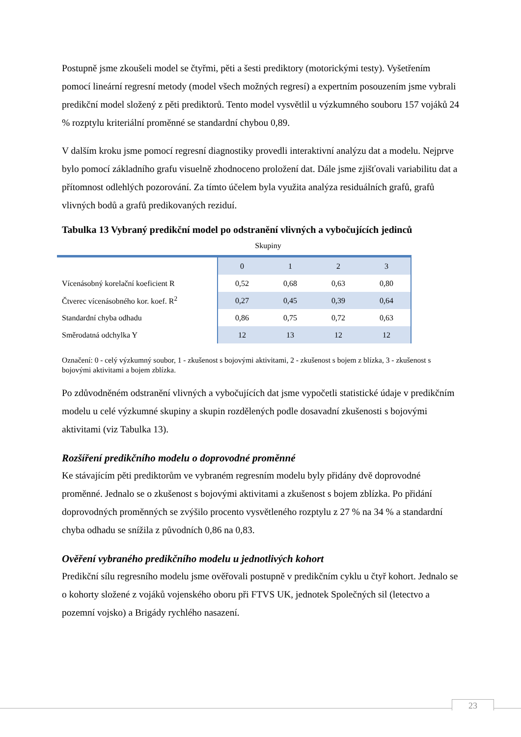Postupně jsme zkoušeli model se čtyřmi, pěti a šesti prediktory (motorickými testy). Vyšetřením pomocí lineární regresní metody (model všech možných regresí) a expertním posouzením jsme vybrali predikční model složený z pěti prediktorů. Tento model vysvětlil u výzkumného souboru 157 vojáků 24 % rozptylu kriteriální proměnné se standardní chybou 0,89.
V dalším kroku jsme pomocí regresní diagnostiky provedli interaktivní analýzu dat a modelu. Nejprve bylo pomocí základního grafu visuelně zhodnoceno proložení dat. Dále jsme zjišťovali variabilitu dat a přítomnost odlehlých pozorování. Za tímto účelem byla využita analýza residuálních grafů, grafů vlivných bodů a grafů predikovaných reziduí.
Tabulka 13 Vybraný predikční model po odstranění vlivných a vybočujících jedinců
Skupiny
| | 0 | 1 | 2 | 3 |
| Vícenásobný korelační koeficient R | 0,52 | 0,68 | 0,63 | 0,80 |
| Čtverec vícenásobného kor. koef. R<sup>2</sup> | 0,27 | 0,45 | 0,39 | 0,64 |
| Standardní chyba odhadu | 0,86 | 0,75 | 0,72 | 0,63 |
| Směrodatná odchylka Y | 12 | 13 | 12 | 12 |
Označení: 0 - celý výzkumný soubor, 1 - zkušenost s bojovými aktivitami, 2 - zkušenost s bojem z blízka, 3 - zkušenost s bojovými aktivitami a bojem zblízka.
Po zdůvodněném odstranění vlivných a vybočujících dat jsme vypočetli statistické údaje v predikčním modelu u celé výzkumné skupiny a skupin rozdělených podle dosavadní zkušenosti s bojovými aktivitami (viz Tabulka 13).
Rozšíření predikčního modelu o doprovodné proměnné
Ke stávajícím pěti prediktorům ve vybraném regresním modelu byly přidány dvě doprovodné proměnné. Jednalo se o zkušenost s bojovými aktivitami a zkušenost s bojem zblízka. Po přidání doprovodných proměnných se zvýšilo procento vysvětleného rozptylu z 27 % na 34 % a standardní chyba odhadu se snížila z původních 0,86 na 0,83.
Ověření vybraného predikčního modelu u jednotlivých kohort
Predikční sílu regresního modelu jsme ověřovali postupně v predikčním cyklu u čtyř kohort. Jednalo se o kohorty složené z vojáků vojenského oboru při FTVS UK, jednotek Společných sil (letectvo a pozemní vojsko) a Brigády rychlého nasazení.
23